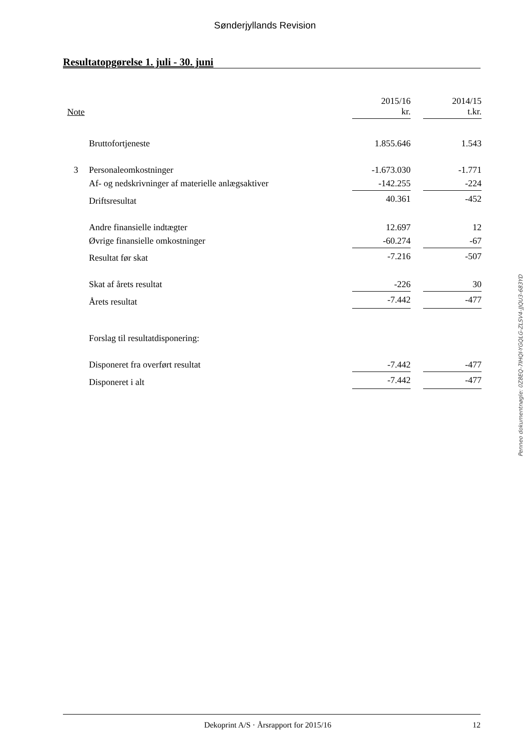Sønderjyllands Revision
Resultatopgørelse 1. juli - 30. juni
| Note | | 2015/16 kr. | | 2014/15 t.kr. |
| --- | --- | --- | --- | --- |
| | Bruttofortjeneste | 1.855.646 | | 1.543 |
| 3 | Personaleomkostninger | -1.673.030 | | -1.771 |
| | Af- og nedskrivninger af materielle anlægsaktiver | -142.255 | | -224 |
| | Driftsresultat | 40.361 | | -452 |
| | Andre finansielle indtægter | 12.697 | | 12 |
| | Øvrige finansielle omkostninger | -60.274 | | -67 |
| | Resultat før skat | -7.216 | | -507 |
| | Skat af årets resultat | -226 | | 30 |
| | Årets resultat | -7.442 | | -477 |
| | Forslag til resultatdisponering: | | | |
| | Disponeret fra overført resultat | -7.442 | | -477 |
| | Disponeret i alt | -7.442 | | -477 |
Penneo dokumentnøgle: 0Z8EQ-7IHQI-YGQLG-ZLSV4-JJQU3-683YD
Dekoprint A/S · Årsrapport for 2015/16 12